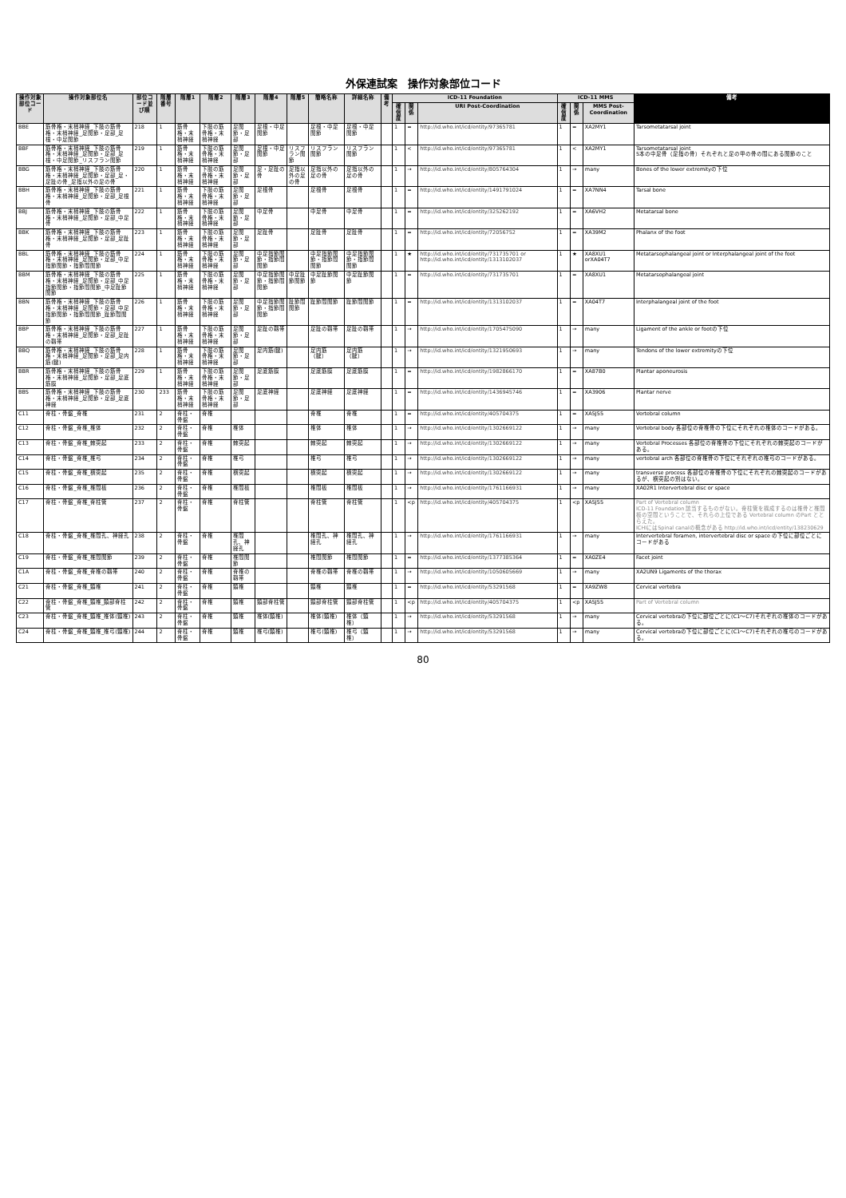外保連試案　操作対象部位コード
| 操作対象部位コード | 操作対象部位名 | 部位コード並び順 | 階層番号 | 階層1 | 階層2 | 階層3 | 階層4 | 階層5 | 簡略名称 | 詳細名称 | 備考 | ICD-11 Foundation | | | ICD-11 MMS | | | 備考 |
| --- | --- | --- | --- | --- | --- | --- | --- | --- | --- | --- | --- | --- | --- | --- | --- | --- | --- | --- |
| | | | | | | | | | | | | 確信度 | 関係 | URI Post-Coordination | 確信度 | 関係 | MMS Post-Coordination | |
| BBE | 筋骨格・末梢神経_下肢の筋骨格・末梢神経_足関節・足部_足根・中足関節 | 218 | 1 | 筋骨格・末梢神経 | 下肢の筋骨格・末梢神経 | 足関節・足部 | 足根・中足関節 | | 足根・中足関節 | 足根・中足関節 | | 1 | = | http://id.who.int/icd/entity/97365781 | 1 | = | XA2MY1 | Tarsometatarsal joint |
| BBF | 筋骨格・末梢神経_下肢の筋骨格・末梢神経_足関節・足部_足根・中足関節_リスフラン関節 | 219 | 1 | 筋骨格・末梢神経 | 下肢の筋骨格・末梢神経 | 足関節・足部 | 足根・中足関節 | リスフラン関節 | リスフラン関節 | リスフラン関節 | | 1 | < | http://id.who.int/icd/entity/97365781 | 1 | < | XA2MY1 | Tarsometatarsal joint 5本の中足骨（足指の骨）それぞれと足の甲の骨の間にある関節のこと |
| BBG | 筋骨格・末梢神経_下肢の筋骨格・末梢神経_足関節・足部_足・足趾の骨_足指以外の足の骨 | 220 | 1 | 筋骨格・末梢神経 | 下肢の筋骨格・末梢神経 | 足関節・足部 | 足・足趾の骨 | 足指以外の足の骨 | 足指以外の足の骨 | 足指以外の足の骨 | | 1 | → | http://id.who.int/icd/entity/805764304 | 1 | → | many | Bones of the lower extremityの下位 |
| BBH | 筋骨格・末梢神経_下肢の筋骨格・末梢神経_足関節・足部_足根骨 | 221 | 1 | 筋骨格・末梢神経 | 下肢の筋骨格・末梢神経 | 足関節・足部 | 足根骨 | | 足根骨 | 足根骨 | | 1 | = | http://id.who.int/icd/entity/1491791024 | 1 | = | XA7NN4 | Tarsal bone |
| BBJ | 筋骨格・末梢神経_下肢の筋骨格・末梢神経_足関節・足部_中足骨 | 222 | 1 | 筋骨格・末梢神経 | 下肢の筋骨格・末梢神経 | 足関節・足部 | 中足骨 | | 中足骨 | 中足骨 | | 1 | = | http://id.who.int/icd/entity/325262192 | 1 | = | XA6VH2 | Metatarsal bone |
| BBK | 筋骨格・末梢神経_下肢の筋骨格・末梢神経_足関節・足部_足趾骨 | 223 | 1 | 筋骨格・末梢神経 | 下肢の筋骨格・末梢神経 | 足関節・足部 | 足趾骨 | | 足趾骨 | 足趾骨 | | 1 | = | http://id.who.int/icd/entity/72056752 | 1 | = | XA39M2 | Phalanx of the foot |
| BBL | 筋骨格・末梢神経_下肢の筋骨格・末梢神経_足関節・足部_中足指節関節・指節間関節 | 224 | 1 | 筋骨格・末梢神経 | 下肢の筋骨格・末梢神経 | 足関節・足部 | 中足指節関節・指節間関節 | | 中足指節関節・指節間関節 | 中足指節関節・指節間関節 | | 1 | ★ | http://id.who.int/icd/entity/731735701 or http://id.who.int/icd/entity/1313102037 | 1 | ★ | XA8XU1 orXA04T7 | Metatarsophalangeal joint or Interphalangeal joint of the foot |
| BBM | 筋骨格・末梢神経_下肢の筋骨格・末梢神経_足関節・足部_中足指節関節・指節間関節_中足趾節関節 | 225 | 1 | 筋骨格・末梢神経 | 下肢の筋骨格・末梢神経 | 足関節・足部 | 中足指節関節・指節間関節 | 中足趾節関節 | 中足趾節関節 | 中足趾節関節 | | 1 | = | http://id.who.int/icd/entity/731735701 | 1 | = | XA8XU1 | Metatarsophalangeal joint |
| BBN | 筋骨格・末梢神経_下肢の筋骨格・末梢神経_足関節・足部_中足指節関節・指節間関節_趾節間関節 | 226 | 1 | 筋骨格・末梢神経 | 下肢の筋骨格・末梢神経 | 足関節・足部 | 中足指節関節・指節間関節 | 趾節間関節 | 趾節間関節 | 趾節間関節 | | 1 | = | http://id.who.int/icd/entity/1313102037 | 1 | = | XA04T7 | Interphalangeal joint of the foot |
| BBP | 筋骨格・末梢神経_下肢の筋骨格・末梢神経_足関節・足部_足趾の靱帯 | 227 | 1 | 筋骨格・末梢神経 | 下肢の筋骨格・末梢神経 | 足関節・足部 | 足趾の靱帯 | | 足趾の靱帯 | 足趾の靱帯 | | 1 | → | http://id.who.int/icd/entity/1705475090 | 1 | → | many | Ligament of the ankle or footの下位 |
| BBQ | 筋骨格・末梢神経_下肢の筋骨格・末梢神経_足関節・足部_足内筋(腱) | 228 | 1 | 筋骨格・末梢神経 | 下肢の筋骨格・末梢神経 | 足関節・足部 | 足内筋(腱) | | 足内筋（腱） | 足内筋（腱） | | 1 | → | http://id.who.int/icd/entity/1321950693 | 1 | → | many | Tendons of the lower extremityの下位 |
| BBR | 筋骨格・末梢神経_下肢の筋骨格・末梢神経_足関節・足部_足底筋膜 | 229 | 1 | 筋骨格・末梢神経 | 下肢の筋骨格・末梢神経 | 足関節・足部 | 足底筋膜 | | 足底筋膜 | 足底筋膜 | | 1 | = | http://id.who.int/icd/entity/1982866170 | 1 | = | XA87B0 | Plantar aponeurosis |
| BBS | 筋骨格・末梢神経_下肢の筋骨格・末梢神経_足関節・足部_足底神経 | 230 | 233 | 筋骨格・末梢神経 | 下肢の筋骨格・末梢神経 | 足関節・足部 | 足底神経 | | 足底神経 | 足底神経 | | 1 | = | http://id.who.int/icd/entity/1436945746 | 1 | = | XA3906 | Plantar nerve |
| C11 | 脊柱・骨盤_脊椎 | 231 | 2 | 脊柱・骨盤 | 脊椎 | | | | 脊椎 | 脊椎 | | 1 | = | http://id.who.int/icd/entity/405704375 | 1 | = | XA5J55 | Vertebral column |
| C12 | 脊柱・骨盤_脊椎_椎体 | 232 | 2 | 脊柱・骨盤 | 脊椎 | 椎体 | | | 椎体 | 椎体 | | 1 | → | http://id.who.int/icd/entity/1302669122 | 1 | → | many | Vertebral body 各部位の脊椎骨の下位にそれぞれの椎体のコードがある。 |
| C13 | 脊柱・骨盤_脊椎_棘突起 | 233 | 2 | 脊柱・骨盤 | 脊椎 | 棘突起 | | | 棘突起 | 棘突起 | | 1 | → | http://id.who.int/icd/entity/1302669122 | 1 | → | many | Vertebral Processes 各部位の脊椎骨の下位にそれぞれの棘突起のコードがある。 |
| C14 | 脊柱・骨盤_脊椎_椎弓 | 234 | 2 | 脊柱・骨盤 | 脊椎 | 椎弓 | | | 椎弓 | 椎弓 | | 1 | → | http://id.who.int/icd/entity/1302669122 | 1 | → | many | vertebral arch 各部位の脊椎骨の下位にそれぞれの椎弓のコードがある。 |
| C15 | 脊柱・骨盤_脊椎_横突起 | 235 | 2 | 脊柱・骨盤 | 脊椎 | 横突起 | | | 横突起 | 横突起 | | 1 | → | http://id.who.int/icd/entity/1302669122 | 1 | → | many | transverse process 各部位の脊椎骨の下位にそれぞれの棘突起のコードがあるが、横突起の別はない。 |
| C16 | 脊柱・骨盤_脊椎_椎間板 | 236 | 2 | 脊柱・骨盤 | 脊椎 | 椎間板 | | | 椎間板 | 椎間板 | | 1 | → | http://id.who.int/icd/entity/1761166931 | 1 | → | many | XA02R1 Intervertebral disc or space |
| C17 | 脊柱・骨盤_脊椎_脊柱管 | 237 | 2 | 脊柱・骨盤 | 脊椎 | 脊柱管 | | | 脊柱管 | 脊柱管 | | 1 | <p | http://id.who.int/icd/entity/405704375 | 1 | <p | XA5J55 | Part of Vertebral column ICD-11 Foundation 該当するものがない。脊柱管を構成するのは椎骨と椎間板の空間ということで、それらの上位である Vertebral column のPart ととらえた。 ICHIにはSpinal canalの概念がある http://id.who.int/icd/entity/138230629 |
| C18 | 脊柱・骨盤_脊椎_椎間孔、神経孔 | 238 | 2 | 脊柱・骨盤 | 脊椎 | 椎間孔、神経孔 | | | 椎間孔、神経孔 | 椎間孔、神経孔 | | 1 | → | http://id.who.int/icd/entity/1761166931 | 1 | → | many | Intervertebral foramen, intervertebral disc or space の下位に部位ごとにコードがある |
| C19 | 脊柱・骨盤_脊椎_椎間関節 | 239 | 2 | 脊柱・骨盤 | 脊椎 | 椎間関節 | | | 椎間関節 | 椎間関節 | | 1 | = | http://id.who.int/icd/entity/1377385364 | 1 | = | XA0ZE4 | Facet joint |
| C1A | 脊柱・骨盤_脊椎_脊椎の靱帯 | 240 | 2 | 脊柱・骨盤 | 脊椎 | 脊椎の靱帯 | | | 脊椎の靱帯 | 脊椎の靱帯 | | 1 | → | http://id.who.int/icd/entity/1050605669 | 1 | → | many | XA2UN9 Ligaments of the thorax |
| C21 | 脊柱・骨盤_脊椎_頸椎 | 241 | 2 | 脊柱・骨盤 | 脊椎 | 頸椎 | | | 頸椎 | 頸椎 | | 1 | = | http://id.who.int/icd/entity/53291568 | 1 | = | XA9ZW8 | Cervical vertebra |
| C22 | 脊柱・骨盤_脊椎_頸椎_頸部脊柱管 | 242 | 2 | 脊柱・骨盤 | 脊椎 | 頸椎 | 頸部脊柱管 | | 頸部脊柱管 | 頸部脊柱管 | | 1 | <p | http://id.who.int/icd/entity/405704375 | 1 | <p | XA5J55 | Part of Vertebral column |
| C23 | 脊柱・骨盤_脊椎_頸椎_椎体(頸椎) | 243 | 2 | 脊柱・骨盤 | 脊椎 | 頸椎 | 椎体(頸椎) | | 椎体(頸椎) | 椎体（頸椎） | | 1 | → | http://id.who.int/icd/entity/53291568 | 1 | → | many | Cervical vertebraの下位に部位ごとに(C1〜C7)それぞれの椎体のコードがある。 |
| C24 | 脊柱・骨盤_脊椎_頸椎_椎弓(頸椎) | 244 | 2 | 脊柱・骨盤 | 脊椎 | 頸椎 | 椎弓(頸椎) | | 椎弓(頸椎) | 椎弓（頸椎） | | 1 | → | http://id.who.int/icd/entity/53291568 | 1 | → | many | Cervical vertebraの下位に部位ごとに(C1〜C7)それぞれの椎弓のコードがある。 |
80